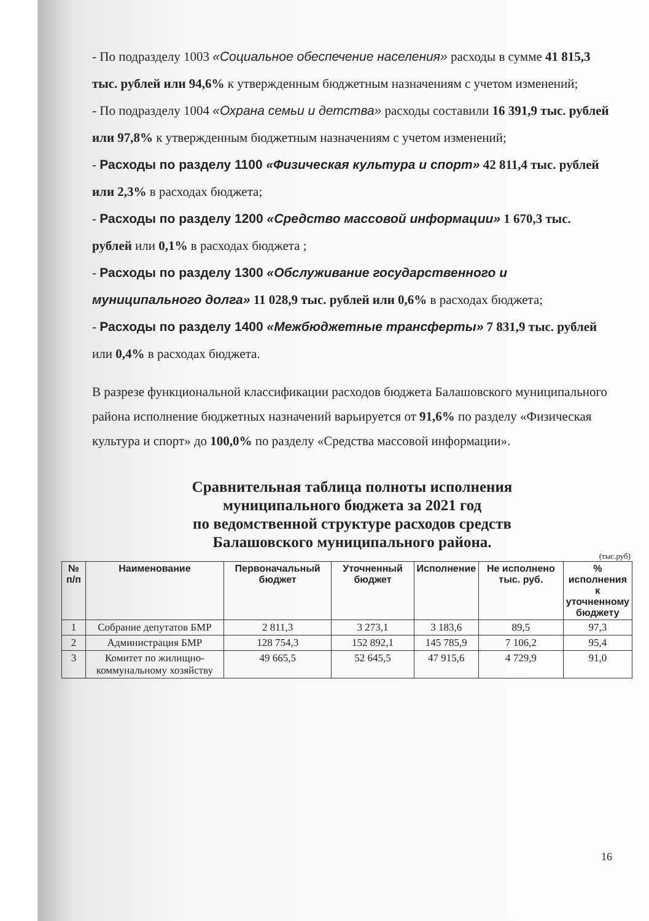- По подразделу 1003 «Социальное обеспечение населения» расходы в сумме 41 815,3 тыс. рублей или 94,6% к утвержденным бюджетным назначениям с учетом изменений;
- По подразделу 1004 «Охрана семьи и детства» расходы составили 16 391,9 тыс. рублей или 97,8% к утвержденным бюджетным назначениям с учетом изменений;
- Расходы по разделу 1100 «Физическая культура и спорт» 42 811,4 тыс. рублей или 2,3% в расходах бюджета;
- Расходы по разделу 1200 «Средство массовой информации» 1 670,3 тыс. рублей или 0,1% в расходах бюджета ;
- Расходы по разделу 1300 «Обслуживание государственного и муниципального долга» 11 028,9 тыс. рублей или 0,6% в расходах бюджета;
- Расходы по разделу 1400 «Межбюджетные трансферты» 7 831,9 тыс. рублей или 0,4% в расходах бюджета.
В разрезе функциональной классификации расходов бюджета Балашовского муниципального района исполнение бюджетных назначений варьируется от 91,6% по разделу «Физическая культура и спорт» до 100,0% по разделу «Средства массовой информации».
Сравнительная таблица полноты исполнения
муниципального бюджета за 2021 год
по ведомственной структуре расходов средств
Балашовского муниципального района.
(тыс.руб)
| № п/п | Наименование | Первоначальный бюджет | Уточненный бюджет | Исполнение | Не исполнено тыс. руб. | % исполнения к уточненному бюджету |
| --- | --- | --- | --- | --- | --- | --- |
| 1 | Собрание депутатов БМР | 2 811,3 | 3 273,1 | 3 183,6 | 89,5 | 97,3 |
| 2 | Администрация БМР | 128 754,3 | 152 892,1 | 145 785,9 | 7 106,2 | 95,4 |
| 3 | Комитет по жилищно-коммунальному хозяйству | 49 665,5 | 52 645,5 | 47 915,6 | 4 729,9 | 91,0 |
16